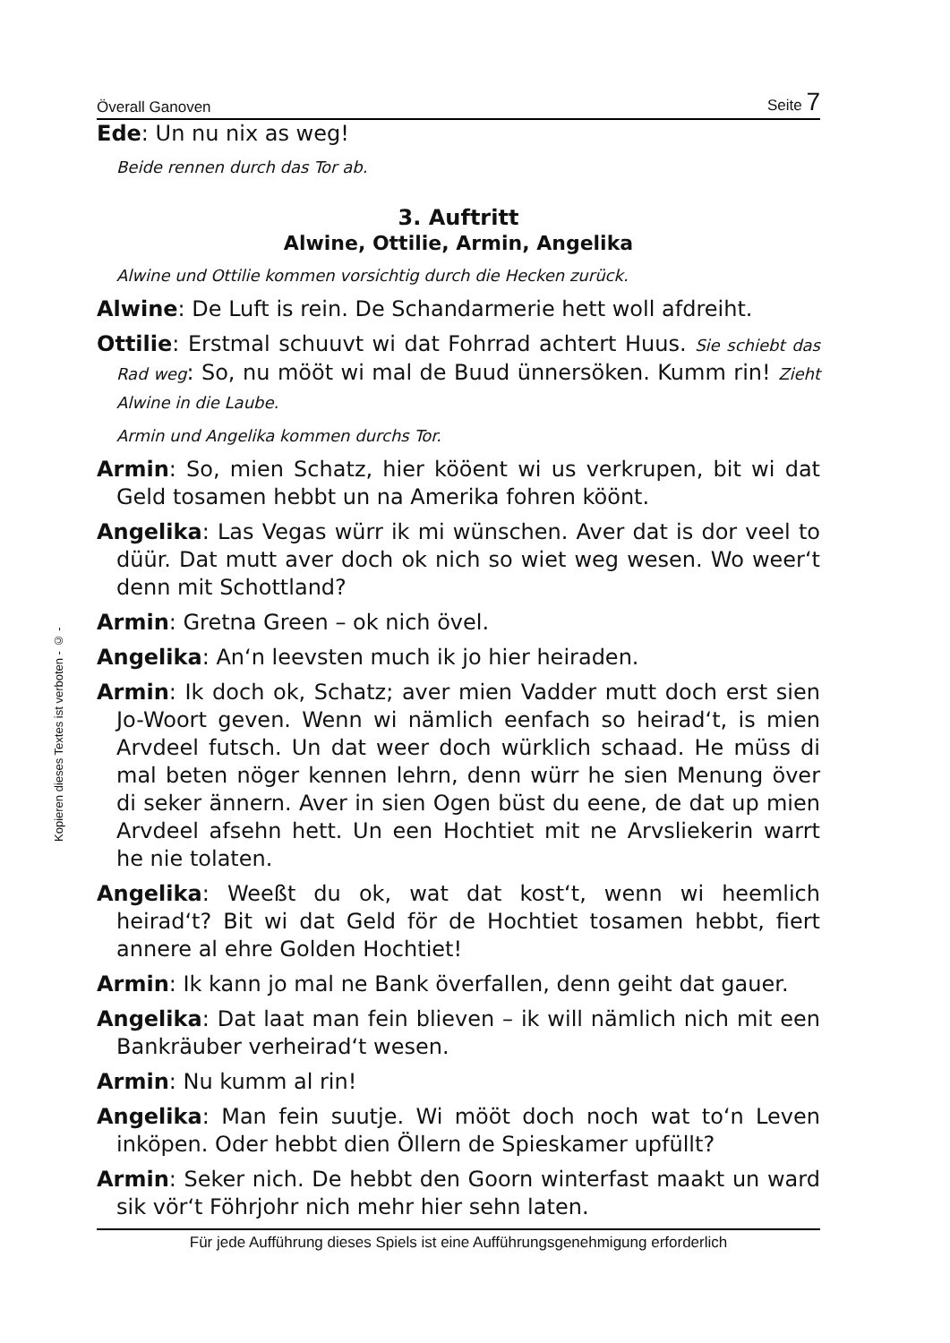Kopieren dieses Textes ist verboten - © -
Överall Ganoven Seite 7
Ede: Un nu nix as weg!
Beide rennen durch das Tor ab.
3. Auftritt
Alwine, Ottilie, Armin, Angelika
Alwine und Ottilie kommen vorsichtig durch die Hecken zurück.
Alwine: De Luft is rein. De Schandarmerie hett woll afdreiht.
Ottilie: Erstmal schuuvt wi dat Fohrrad achtert Huus. Sie schiebt das Rad weg: So, nu mööt wi mal de Buud ünnersöken. Kumm rin! Zieht Alwine in die Laube.
Armin und Angelika kommen durchs Tor.
Armin: So, mien Schatz, hier kööent wi us verkrupen, bit wi dat Geld tosamen hebbt un na Amerika fohren köönt.
Angelika: Las Vegas würr ik mi wünschen. Aver dat is dor veel to düür. Dat mutt aver doch ok nich so wiet weg wesen. Wo weer‘t denn mit Schottland?
Armin: Gretna Green – ok nich övel.
Angelika: An‘n leevsten much ik jo hier heiraden.
Armin: Ik doch ok, Schatz; aver mien Vadder mutt doch erst sien Jo-Woort geven. Wenn wi nämlich eenfach so heirad‘t, is mien Arvdeel futsch. Un dat weer doch würklich schaad. He müss di mal beten nöger kennen lehrn, denn würr he sien Menung över di seker ännern. Aver in sien Ogen büst du eene, de dat up mien Arvdeel afsehn hett. Un een Hochtiet mit ne Arvsliekerin warrt he nie tolaten.
Angelika: Weeßt du ok, wat dat kost‘t, wenn wi heemlich heirad‘t? Bit wi dat Geld för de Hochtiet tosamen hebbt, fiert annere al ehre Golden Hochtiet!
Armin: Ik kann jo mal ne Bank överfallen, denn geiht dat gauer.
Angelika: Dat laat man fein blieven – ik will nämlich nich mit een Bankräuber verheirad‘t wesen.
Armin: Nu kumm al rin!
Angelika: Man fein suutje. Wi mööt doch noch wat to‘n Leven inköpen. Oder hebbt dien Öllern de Spieskamer upfüllt?
Armin: Seker nich. De hebbt den Goorn winterfast maakt un ward sik vör‘t Föhrjohr nich mehr hier sehn laten.
Für jede Aufführung dieses Spiels ist eine Aufführungsgenehmigung erforderlich